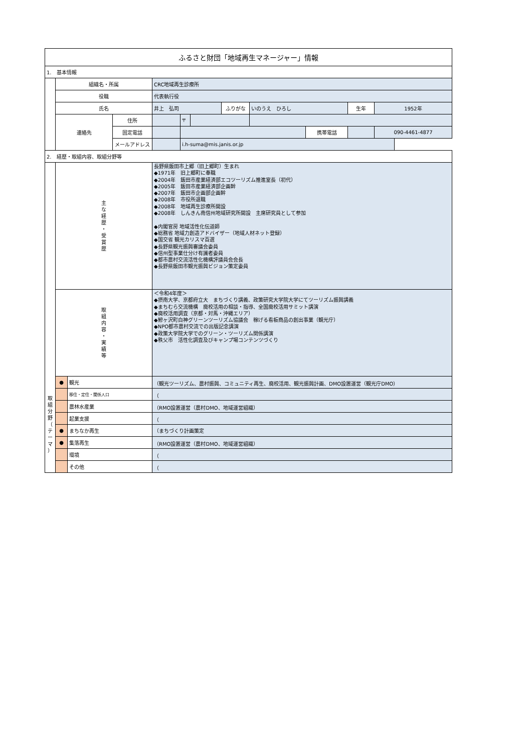| ふるさと財団「地域再生マネージャー」情報 | | | | | | | | | | | |
| 1. 基本情報 | | | | | | | | | | | |
| | 組織名・所属 | | | CRC地域再生診療所 | | | | | | | |
| | 役職 | | | 代表執行役 | | | | | | | |
| | 氏名 | | | 井上 弘司 | | | ふりがな | いのうえ ひろし | | 生年 | 1952年 |
| | 連絡先 | | 住所 | | 〒 | | | | | | |
| | | | 固定電話 | | | | | | 携帯電話 | | 090-4461-4877 |
| | | | メールアドレス | | i.h-suma@mis.janis.or.jp | | | | | | |
| 2. 経歴・取組内容、取組分野等 | | | | | | | | | | | |
| | 主 な 経 歴 ・ 受 賞 歴 | | | 長野県飯田市上郷（旧上郷町）生まれ ◆1971年 旧上郷町に奉職 ◆2004年 飯田市産業経済部エコツーリズム推進室長（初代） ◆2005年 飯田市産業経済部企画幹 ◆2007年 飯田市企画部企画幹 ◆2008年 市役所退職 ◆2008年 地域再生診療所開設 ◆2008年 しんきん南信州地域研究所開設 主席研究員として参加 ◆内閣官房 地域活性化伝道師 ◆総務省 地域力創造アドバイザー（地域人材ネット登録） ◆国交省 観光カリスマ百選 ◆長野県観光振興審議会委員 ◆信州型事業仕分け有識者委員 ◆都市農村交流活性化機構評議員会会長 ◆長野県飯田市観光振興ビジョン策定委員 | | | | | | | |
| | 取 組 内 容 ・ 実 績 等 | | | ＜令和4年度＞ ◆摂南大学、京都府立大 まちづくり講義、政策研究大学院大学にてツーリズム振興講義 ◆まちむら交流機構 廃校活用の相談・指導、全国廃校活用サミット講演 ◆廃校活用調査（京都・対馬・沖縄エリア） ◆鰺ヶ沢町白神グリーンツーリズム協議会 稼げる看板商品の創出事業（観光庁） ◆NPO都市農村交流での出版記念講演 ◆政策大学院大学でのグリーン・ツーリズム関係講演 ◆秩父市 活性化調査及びキャンプ場コンテンツづくり | | | | | | | |
| 取 組 分 野 （ テ ー マ ） | ● | 観光 | | （観光ツーリズム、農村振興、コミュニティ再生、廃校活用、観光振興計画、DMO設置運営（観光庁DMO） | | | | | | | |
| | | 移住・定住・関係人口 | | （ | | | | | | | |
| | | 農林水産業 | | （RMO設置運営（農村DMO、地域運営組織） | | | | | | | |
| | | 起業支援 | | （ | | | | | | | |
| | ● | まちなか再生 | | （まちづくり計画策定 | | | | | | | |
| | ● | 集落再生 | | （RMO設置運営（農村DMO、地域運営組織） | | | | | | | |
| | | 環境 | | （ | | | | | | | |
| | | その他 | | （ | | | | | | | |